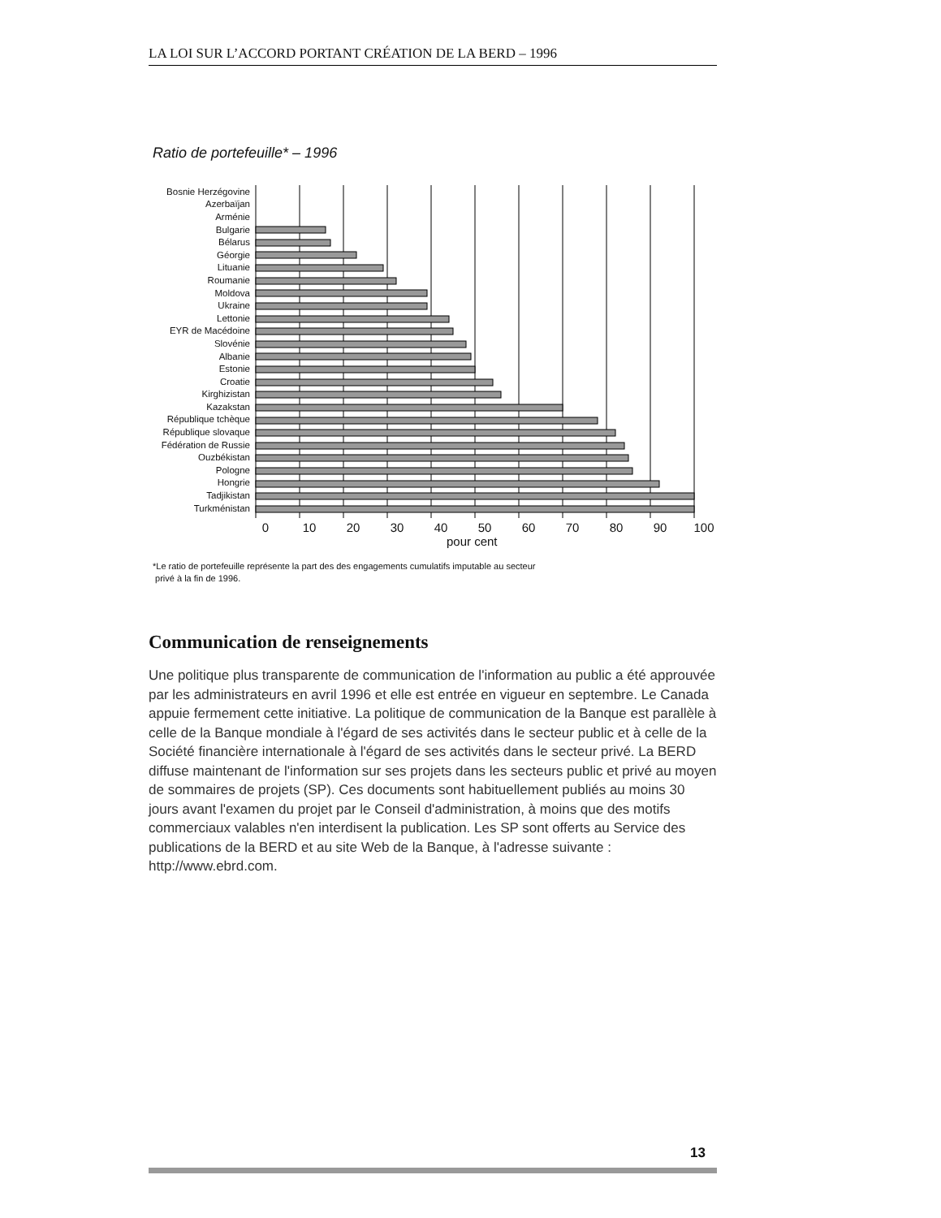LA LOI SUR L’ACCORD PORTANT CRÉATION DE LA BERD – 1996
Ratio de portefeuille* – 1996
Bosnie Herzégovine
Azerbaïjan
Arménie
Bulgarie
Bélarus
Géorgie
Lituanie
Roumanie
Moldova
Ukraine
Lettonie
EYR de Macédoine
Slovénie
Albanie
Estonie
Croatie
Kirghizistan
Kazakstan
République tchèque
République slovaque
Fédération de Russie
Ouzbékistan
Pologne
Hongrie
Tadjikistan
Turkménistan
0 10 20 30 40 50 60 70 80 90 100
pour cent
*Le ratio de portefeuille représente la part des des engagements cumulatifs imputable au secteur
privé à la fin de 1996.
Communication de renseignements
Une politique plus transparente de communication de l'information au public a été approuvée par les administrateurs en avril 1996 et elle est entrée en vigueur en septembre. Le Canada appuie fermement cette initiative. La politique de communication de la Banque est parallèle à celle de la Banque mondiale à l'égard de ses activités dans le secteur public et à celle de la Société financière internationale à l'égard de ses activités dans le secteur privé. La BERD diffuse maintenant de l'information sur ses projets dans les secteurs public et privé au moyen de sommaires de projets (SP). Ces documents sont habituellement publiés au moins 30 jours avant l'examen du projet par le Conseil d'administration, à moins que des motifs commerciaux valables n'en interdisent la publication. Les SP sont offerts au Service des publications de la BERD et au site Web de la Banque, à l'adresse suivante : http://www.ebrd.com.
13